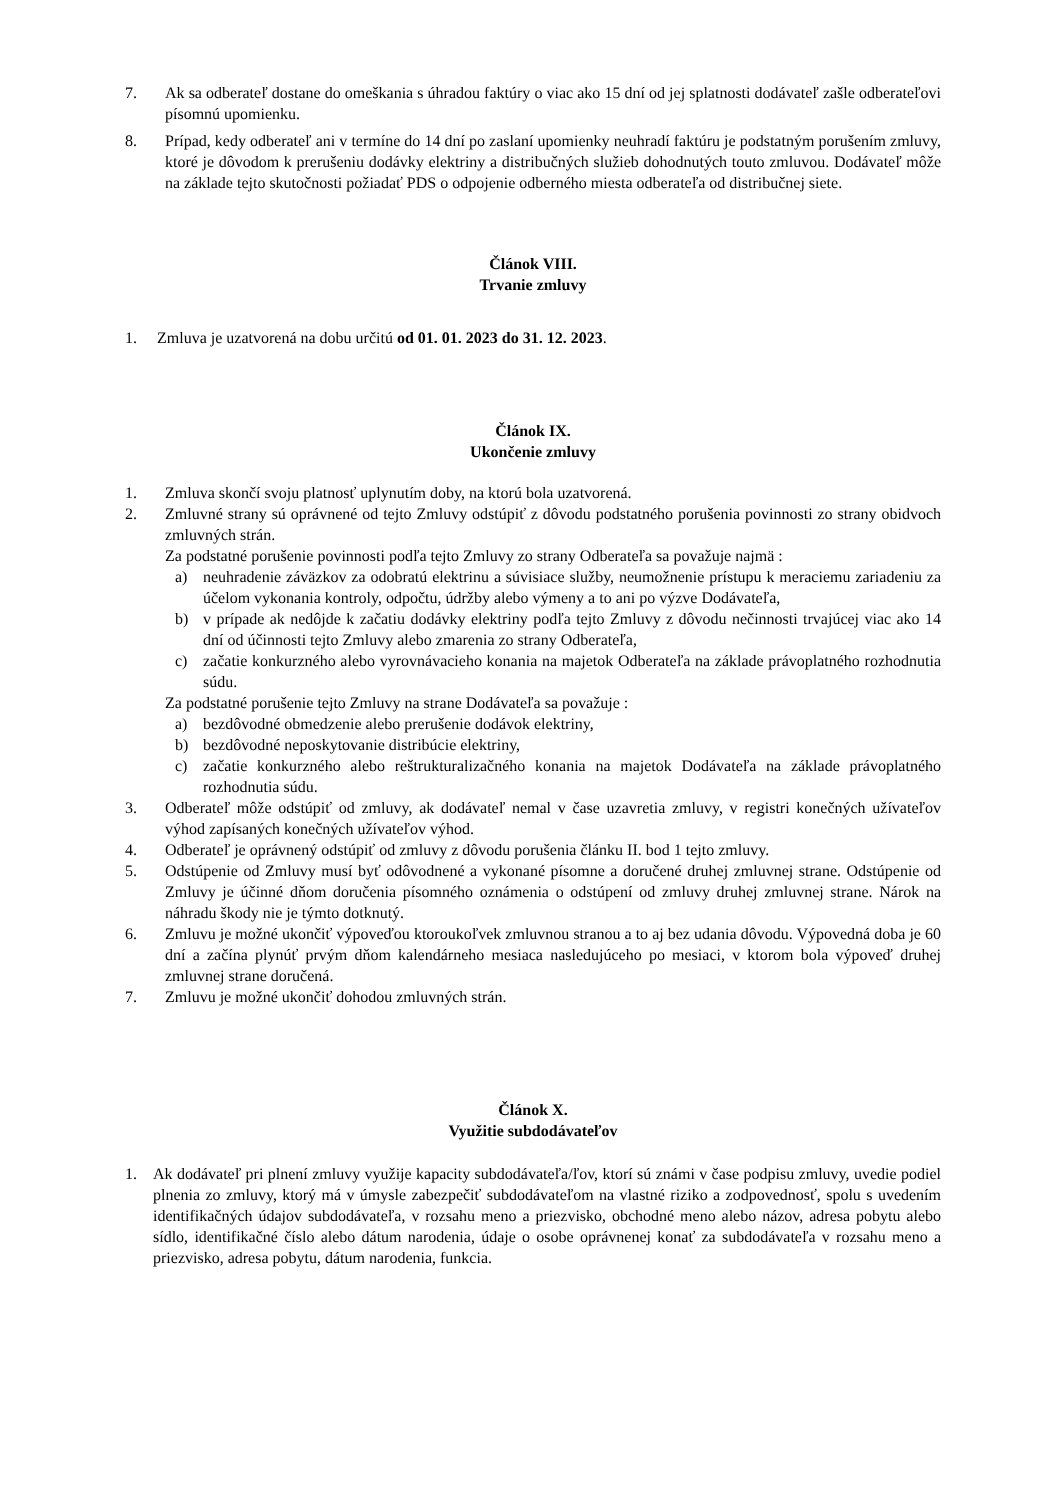7. Ak sa odberateľ dostane do omeškania s úhradou faktúry o viac ako 15 dní od jej splatnosti dodávateľ zašle odberateľovi písomnú upomienku.
8. Prípad, kedy odberateľ ani v termíne do 14 dní po zaslaní upomienky neuhradí faktúru je podstatným porušením zmluvy, ktoré je dôvodom k prerušeniu dodávky elektriny a distribučných služieb dohodnutých touto zmluvou. Dodávateľ môže na základe tejto skutočnosti požiadať PDS o odpojenie odberného miesta odberateľa od distribučnej siete.
Článok VIII.
Trvanie zmluvy
1. Zmluva je uzatvorená na dobu určitú od 01. 01. 2023 do 31. 12. 2023.
Článok IX.
Ukončenie zmluvy
1. Zmluva skončí svoju platnosť uplynutím doby, na ktorú bola uzatvorená.
2. Zmluvné strany sú oprávnené od tejto Zmluvy odstúpiť z dôvodu podstatného porušenia povinnosti zo strany obidvoch zmluvných strán.
Za podstatné porušenie povinnosti podľa tejto Zmluvy zo strany Odberateľa sa považuje najmä :
a) neuhradenie záväzkov za odobratú elektrinu a súvisiace služby, neumožnenie prístupu k meraciemu zariadeniu za účelom vykonania kontroly, odpočtu, údržby alebo výmeny a to ani po výzve Dodávateľa,
b) v prípade ak nedôjde k začatiu dodávky elektriny podľa tejto Zmluvy z dôvodu nečinnosti trvajúcej viac ako 14 dní od účinnosti tejto Zmluvy alebo zmarenia zo strany Odberateľa,
c) začatie konkurzného alebo vyrovnávacieho konania na majetok Odberateľa na základe právoplatného rozhodnutia súdu.
Za podstatné porušenie tejto Zmluvy na strane Dodávateľa sa považuje :
a) bezdôvodné obmedzenie alebo prerušenie dodávok elektriny,
b) bezdôvodné neposkytovanie distribúcie elektriny,
c) začatie konkurzného alebo reštrukturalizačného konania na majetok Dodávateľa na základe právoplatného rozhodnutia súdu.
3. Odberateľ môže odstúpiť od zmluvy, ak dodávateľ nemal v čase uzavretia zmluvy, v registri konečných užívateľov výhod zapísaných konečných užívateľov výhod.
4. Odberateľ je oprávnený odstúpiť od zmluvy z dôvodu porušenia článku II. bod 1 tejto zmluvy.
5. Odstúpenie od Zmluvy musí byť odôvodnené a vykonané písomne a doručené druhej zmluvnej strane. Odstúpenie od Zmluvy je účinné dňom doručenia písomného oznámenia o odstúpení od zmluvy druhej zmluvnej strane. Nárok na náhradu škody nie je týmto dotknutý.
6. Zmluvu je možné ukončiť výpoveďou ktoroukoľvek zmluvnou stranou a to aj bez udania dôvodu. Výpovedná doba je 60 dní a začína plynúť prvým dňom kalendárneho mesiaca nasledujúceho po mesiaci, v ktorom bola výpoveď druhej zmluvnej strane doručená.
7. Zmluvu je možné ukončiť dohodou zmluvných strán.
Článok X.
Využitie subdodávateľov
1. Ak dodávateľ pri plnení zmluvy využije kapacity subdodávateľa/ľov, ktorí sú známi v čase podpisu zmluvy, uvedie podiel plnenia zo zmluvy, ktorý má v úmysle zabezpečiť subdodávateľom na vlastné riziko a zodpovednosť, spolu s uvedením identifikačných údajov subdodávateľa, v rozsahu meno a priezvisko, obchodné meno alebo názov, adresa pobytu alebo sídlo, identifikačné číslo alebo dátum narodenia, údaje o osobe oprávnenej konať za subdodávateľa v rozsahu meno a priezvisko, adresa pobytu, dátum narodenia, funkcia.